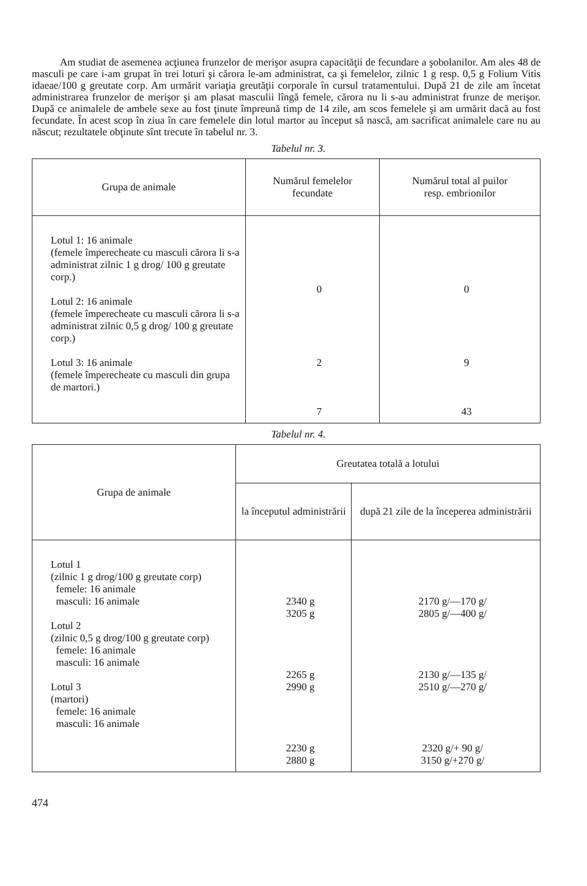Am studiat de asemenea acţiunea frunzelor de merişor asupra capacităţii de fecundare a şobolanilor. Am ales 48 de masculi pe care i-am grupat în trei loturi şi cărora le-am administrat, ca şi femelelor, zilnic 1 g resp. 0,5 g Folium Vitis idaeae/100 g greutate corp. Am urmărit variaţia greutăţii corporale în cursul tratamentului. După 21 de zile am încetat administrarea frunzelor de merişor şi am plasat masculii lîngă femele, cărora nu li s-au administrat frunze de merişor. După ce animalele de ambele sexe au fost ţinute împreună timp de 14 zile, am scos femelele şi am urmărit dacă au fost fecundate. În acest scop în ziua în care femelele din lotul martor au început să nască, am sacrificat animalele care nu au născut; rezultatele obţinute sînt trecute în tabelul nr. 3.
Tabelul nr. 3.
| Grupa de animale | Numărul femelelor fecundate | Numărul total al puilor resp. embrionilor |
| --- | --- | --- |
| Lotul 1: 16 animale (femele împerecheate cu masculi cărora li s-a administrat zilnic 1 g drog/ 100 g greutate corp.) Lotul 2: 16 animale (femele împerecheate cu masculi cărora li s-a administrat zilnic 0,5 g drog/ 100 g greutate corp.) Lotul 3: 16 animale (femele împerecheate cu masculi din grupa de martori.) | 0 2 7 | 0 9 43 |
Tabelul nr. 4.
| Grupa de animale | Greutatea totală a lotului | |
| --- | --- | --- |
| | la începutul administrării | după 21 zile de la începerea administrării |
| Lotul 1 (zilnic 1 g drog/100 g greutate corp) femele: 16 animale masculi: 16 animale Lotul 2 (zilnic 0,5 g drog/100 g greutate corp) femele: 16 animale masculi: 16 animale Lotul 3 (martori) femele: 16 animale masculi: 16 animale | 2340 g 3205 g 2265 g 2990 g 2230 g 2880 g | 2170 g/—170 g/ 2805 g/—400 g/ 2130 g/—135 g/ 2510 g/—270 g/ 2320 g/+ 90 g/ 3150 g/+270 g/ |
474